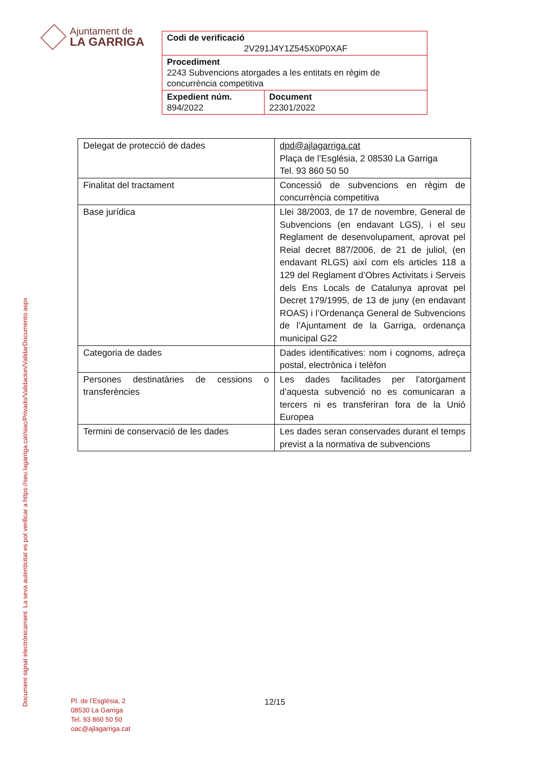Ajuntament de
LA GARRIGA
| Codi de verificació 2V291J4Y1Z545X0P0XAF | |
| Procediment 2243 Subvencions atorgades a les entitats en règim de concurrència competitiva | |
| Expedient núm. 894/2022 | Document 22301/2022 |
| Delegat de protecció de dades | dpd@ajlagarriga.cat Plaça de l’Església, 2 08530 La Garriga Tel. 93 860 50 50 |
| Finalitat del tractament | Concessió de subvencions en règim de concurrència competitiva |
| Base jurídica | Llei 38/2003, de 17 de novembre, General de Subvencions (en endavant LGS), i el seu Reglament de desenvolupament, aprovat pel Reial decret 887/2006, de 21 de juliol, (en endavant RLGS) així com els articles 118 a 129 del Reglament d’Obres Activitats i Serveis dels Ens Locals de Catalunya aprovat pel Decret 179/1995, de 13 de juny (en endavant ROAS) i l’Ordenança General de Subvencions de l’Ajuntament de la Garriga, ordenança municipal G22 |
| Categoria de dades | Dades identificatives: nom i cognoms, adreça postal, electrònica i telèfon |
| Persones destinatàries de cessions o transferències | Les dades facilitades per l’atorgament d’aquesta subvenció no es comunicaran a tercers ni es transferiran fora de la Unió Europea |
| Termini de conservació de les dades | Les dades seran conservades durant el temps previst a la normativa de subvencions |
Document signat electrònicament. La seva autenticitat es pot verificar a https://seu.lagarriga.cat/siac/Privado/Validacion/ValidarDocumento.aspx
Pl. de l’Església, 2
08530 La Garriga
Tel. 93 860 50 50
oac@ajlagarriga.cat
12/15